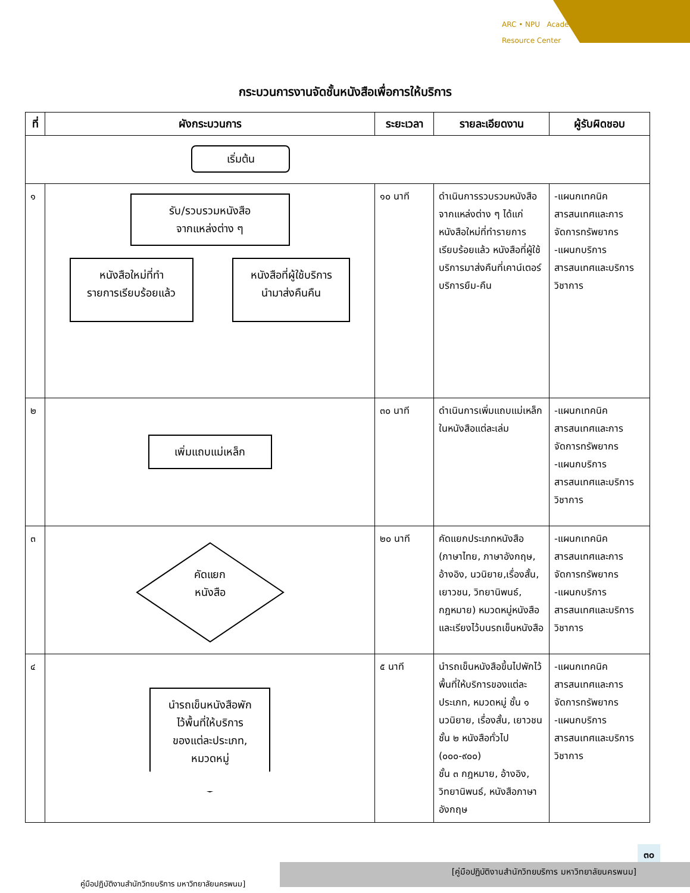ARC • NPU Academic
Resource Center
กระบวนการงานจัดชั้นหนังสือเพื่อการให้บริการ
| ที่ | ผังกระบวนการ | ระยะเวลา | รายละเอียดงาน | ผู้รับผิดชอบ |
| --- | --- | --- | --- | --- |
| เริ่มต้น | | | | |
| ๑ | รับ/รวบรวมหนังสือ จากแหล่งต่าง ๆ หนังสือใหม่ที่ทำ รายการเรียบร้อยแล้ว หนังสือที่ผู้ใช้บริการ นำมาส่งคืนคืน | ๑๐ นาที | ดำเนินการรวบรวมหนังสือจากแหล่งต่าง ๆ ได้แก่ หนังสือใหม่ที่ทำรายการเรียบร้อยแล้ว หนังสือที่ผู้ใช้บริการมาส่งคืนที่เคาน์เตอร์บริการยืม-คืน | -แผนกเทคนิค สารสนเทศและการจัดการทรัพยากร -แผนกบริการ สารสนเทศและบริการวิชาการ |
| ๒ | เพิ่มแถบแม่เหล็ก | ๓๐ นาที | ดำเนินการเพิ่มแถบแม่เหล็กในหนังสือแต่ละเล่ม | -แผนกเทคนิค สารสนเทศและการจัดการทรัพยากร -แผนกบริการ สารสนเทศและบริการวิชาการ |
| ๓ | คัดแยก หนังสือ | ๒๐ นาที | คัดแยกประเภทหนังสือ (ภาษาไทย, ภาษาอังกฤษ, อ้างอิง, นวนิยาย,เรื่องสั้น, เยาวชน, วิทยานิพนธ์, กฎหมาย) หมวดหมู่หนังสือและเรียงไว้บนรถเข็นหนังสือ | -แผนกเทคนิค สารสนเทศและการจัดการทรัพยากร -แผนกบริการ สารสนเทศและบริการวิชาการ |
| ๔ | นำรถเข็นหนังสือพัก ไว้พื้นที่ให้บริการ ของแต่ละประเภท, หมวดหมู่ | ๕ นาที | นำรถเข็นหนังสือขึ้นไปพักไว้พื้นที่ให้บริการของแต่ละประเภท, หมวดหมู่ ชั้น ๑ นวนิยาย, เรื่องสั้น, เยาวชน ชั้น ๒ หนังสือทั่วไป (๐๐๐-๙๐๐) ชั้น ๓ กฎหมาย, อ้างอิง, วิทยานิพนธ์, หนังสือภาษาอังกฤษ | -แผนกเทคนิค สารสนเทศและการจัดการทรัพยากร -แผนกบริการ สารสนเทศและบริการวิชาการ |
๓๐
[คู่มือปฏิบัติงานสำนักวิทยบริการ มหาวิทยาลัยนครพนม]
คู่มือปฏิบัติงานสำนักวิทยบริการ มหาวิทยาลัยนครพนม]